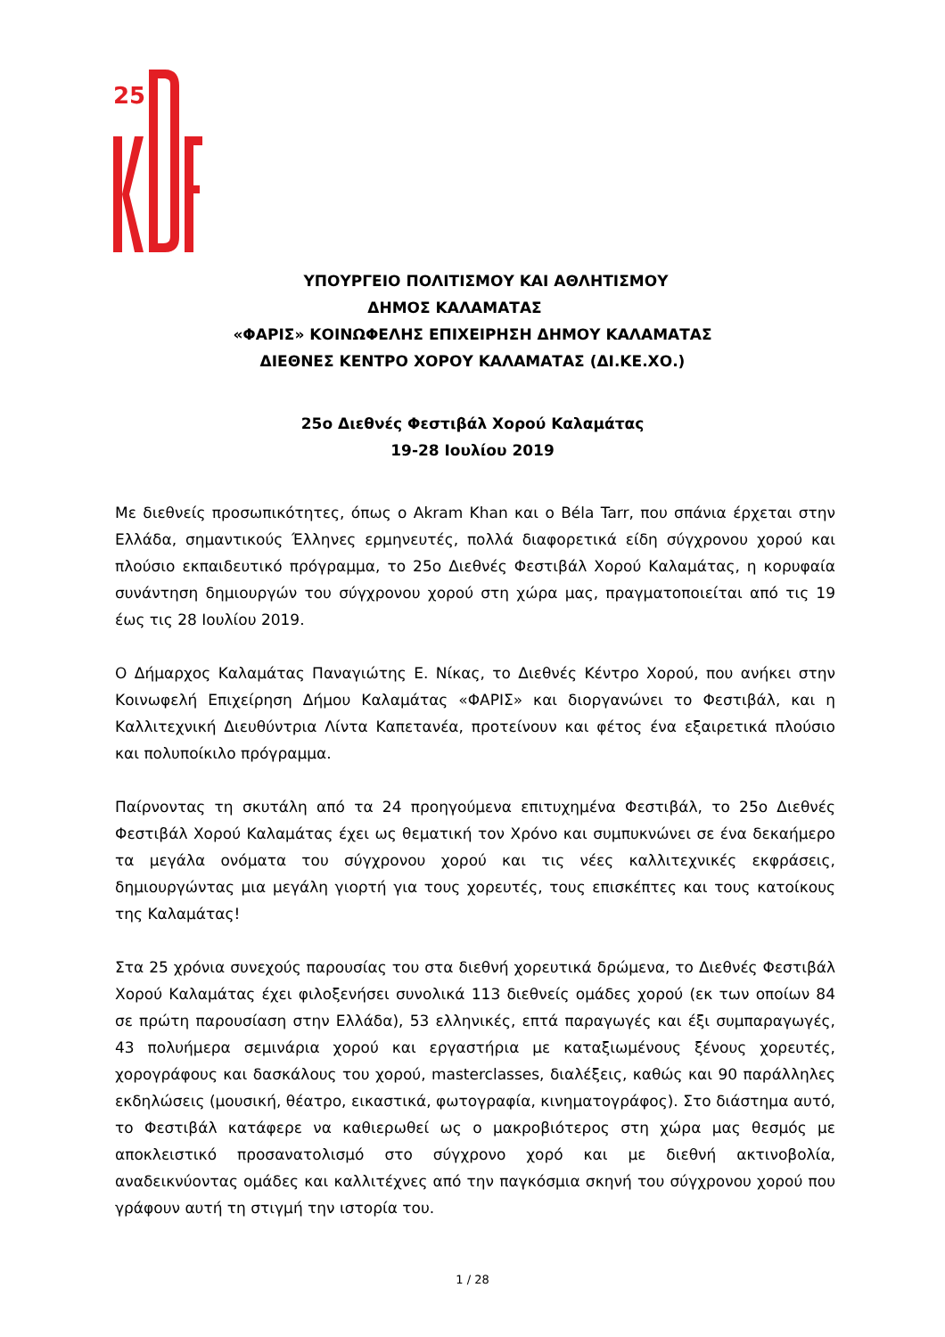25
ΥΠΟΥΡΓΕΙΟ ΠΟΛΙΤΙΣΜΟΥ ΚΑΙ ΑΘΛΗΤΙΣΜΟΥ
ΔΗΜΟΣ ΚΑΛΑΜΑΤΑΣ
«ΦΑΡΙΣ» ΚΟΙΝΩΦΕΛΗΣ ΕΠΙΧΕΙΡΗΣΗ ΔΗΜΟΥ ΚΑΛΑΜΑΤΑΣ
ΔΙΕΘΝΕΣ ΚΕΝΤΡΟ ΧΟΡΟΥ ΚΑΛΑΜΑΤΑΣ (ΔΙ.ΚΕ.ΧΟ.)
25ο Διεθνές Φεστιβάλ Χορού Καλαμάτας
19-28 Ιουλίου 2019
Με διεθνείς προσωπικότητες, όπως ο Akram Khan και ο Béla Tarr, που σπάνια έρχεται στην Ελλάδα, σημαντικούς Έλληνες ερμηνευτές, πολλά διαφορετικά είδη σύγχρονου χορού και πλούσιο εκπαιδευτικό πρόγραμμα, το 25ο Διεθνές Φεστιβάλ Χορού Καλαμάτας, η κορυφαία συνάντηση δημιουργών του σύγχρονου χορού στη χώρα μας, πραγματοποιείται από τις 19 έως τις 28 Ιουλίου 2019.
Ο Δήμαρχος Καλαμάτας Παναγιώτης Ε. Νίκας, το Διεθνές Κέντρο Χορού, που ανήκει στην Κοινωφελή Επιχείρηση Δήμου Καλαμάτας «ΦΑΡΙΣ» και διοργανώνει το Φεστιβάλ, και η Καλλιτεχνική Διευθύντρια Λίντα Καπετανέα, προτείνουν και φέτος ένα εξαιρετικά πλούσιο και πολυποίκιλο πρόγραμμα.
Παίρνοντας τη σκυτάλη από τα 24 προηγούμενα επιτυχημένα Φεστιβάλ, το 25ο Διεθνές Φεστιβάλ Χορού Καλαμάτας έχει ως θεματική τον Χρόνο και συμπυκνώνει σε ένα δεκαήμερο τα μεγάλα ονόματα του σύγχρονου χορού και τις νέες καλλιτεχνικές εκφράσεις, δημιουργώντας μια μεγάλη γιορτή για τους χορευτές, τους επισκέπτες και τους κατοίκους της Καλαμάτας!
Στα 25 χρόνια συνεχούς παρουσίας του στα διεθνή χορευτικά δρώμενα, το Διεθνές Φεστιβάλ Χορού Καλαμάτας έχει φιλοξενήσει συνολικά 113 διεθνείς ομάδες χορού (εκ των οποίων 84 σε πρώτη παρουσίαση στην Ελλάδα), 53 ελληνικές, επτά παραγωγές και έξι συμπαραγωγές, 43 πολυήμερα σεμινάρια χορού και εργαστήρια με καταξιωμένους ξένους χορευτές, χορογράφους και δασκάλους του χορού, masterclasses, διαλέξεις, καθώς και 90 παράλληλες εκδηλώσεις (μουσική, θέατρο, εικαστικά, φωτογραφία, κινηματογράφος). Στο διάστημα αυτό, το Φεστιβάλ κατάφερε να καθιερωθεί ως ο μακροβιότερος στη χώρα μας θεσμός με αποκλειστικό προσανατολισμό στο σύγχρονο χορό και με διεθνή ακτινοβολία, αναδεικνύοντας ομάδες και καλλιτέχνες από την παγκόσμια σκηνή του σύγχρονου χορού που γράφουν αυτή τη στιγμή την ιστορία του.
1 / 28